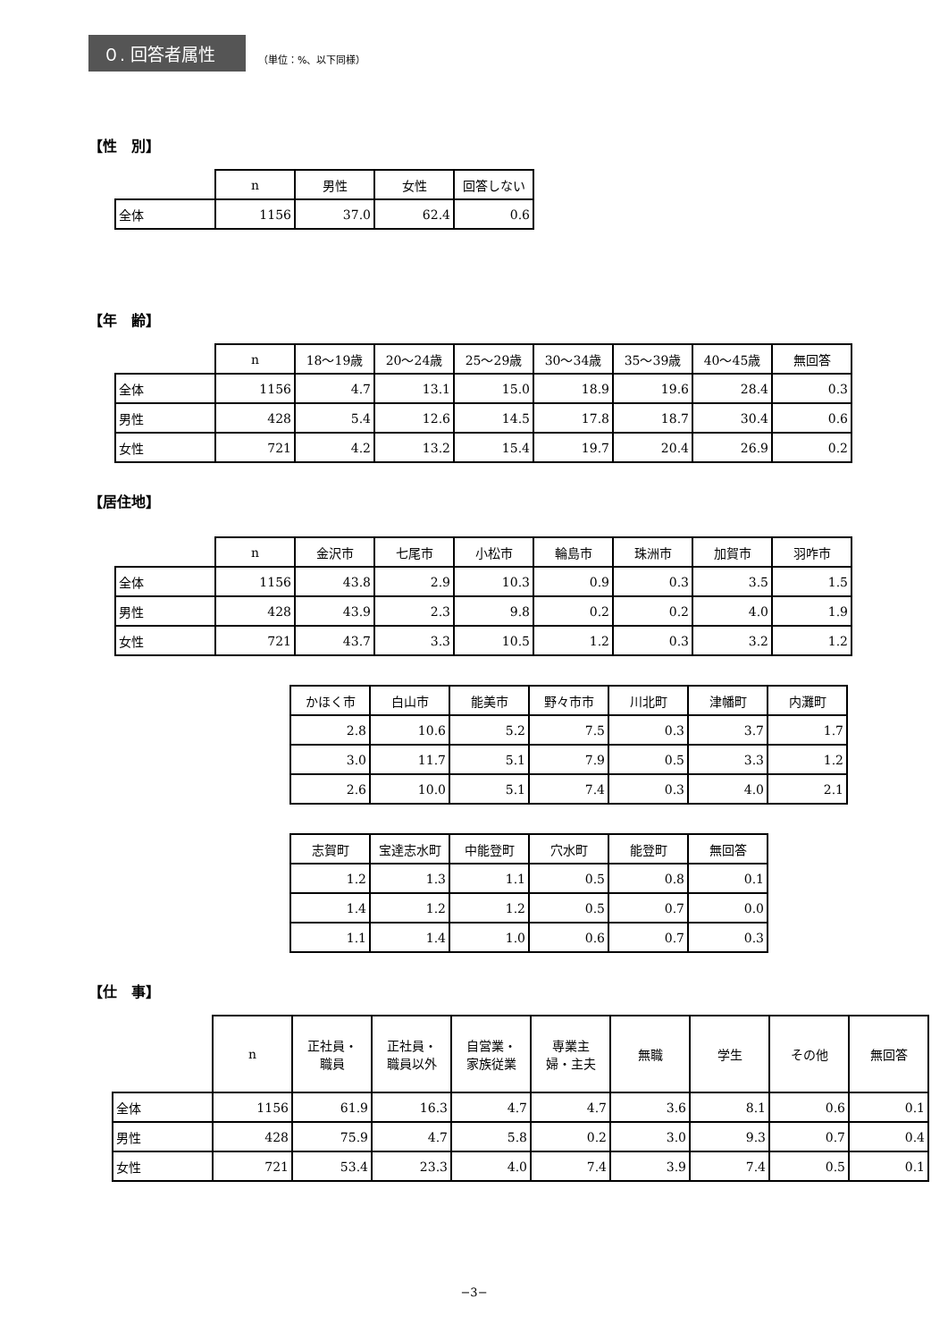０. 回答者属性
（単位：%、以下同様）
【性　別】
| | n | 男性 | 女性 | 回答しない |
| --- | --- | --- | --- | --- |
| 全体 | 1156 | 37.0 | 62.4 | 0.6 |
【年　齢】
| | n | 18～19歳 | 20～24歳 | 25～29歳 | 30～34歳 | 35～39歳 | 40～45歳 | 無回答 |
| --- | --- | --- | --- | --- | --- | --- | --- | --- |
| 全体 | 1156 | 4.7 | 13.1 | 15.0 | 18.9 | 19.6 | 28.4 | 0.3 |
| 男性 | 428 | 5.4 | 12.6 | 14.5 | 17.8 | 18.7 | 30.4 | 0.6 |
| 女性 | 721 | 4.2 | 13.2 | 15.4 | 19.7 | 20.4 | 26.9 | 0.2 |
【居住地】
| | n | 金沢市 | 七尾市 | 小松市 | 輪島市 | 珠洲市 | 加賀市 | 羽咋市 |
| --- | --- | --- | --- | --- | --- | --- | --- | --- |
| 全体 | 1156 | 43.8 | 2.9 | 10.3 | 0.9 | 0.3 | 3.5 | 1.5 |
| 男性 | 428 | 43.9 | 2.3 | 9.8 | 0.2 | 0.2 | 4.0 | 1.9 |
| 女性 | 721 | 43.7 | 3.3 | 10.5 | 1.2 | 0.3 | 3.2 | 1.2 |
| かほく市 | 白山市 | 能美市 | 野々市市 | 川北町 | 津幡町 | 内灘町 |
| --- | --- | --- | --- | --- | --- | --- |
| 2.8 | 10.6 | 5.2 | 7.5 | 0.3 | 3.7 | 1.7 |
| 3.0 | 11.7 | 5.1 | 7.9 | 0.5 | 3.3 | 1.2 |
| 2.6 | 10.0 | 5.1 | 7.4 | 0.3 | 4.0 | 2.1 |
| 志賀町 | 宝達志水町 | 中能登町 | 穴水町 | 能登町 | 無回答 |
| --- | --- | --- | --- | --- | --- |
| 1.2 | 1.3 | 1.1 | 0.5 | 0.8 | 0.1 |
| 1.4 | 1.2 | 1.2 | 0.5 | 0.7 | 0.0 |
| 1.1 | 1.4 | 1.0 | 0.6 | 0.7 | 0.3 |
【仕　事】
| | n | 正社員・ 職員 | 正社員・ 職員以外 | 自営業・ 家族従業 | 専業主 婦・主夫 | 無職 | 学生 | その他 | 無回答 |
| --- | --- | --- | --- | --- | --- | --- | --- | --- | --- |
| 全体 | 1156 | 61.9 | 16.3 | 4.7 | 4.7 | 3.6 | 8.1 | 0.6 | 0.1 |
| 男性 | 428 | 75.9 | 4.7 | 5.8 | 0.2 | 3.0 | 9.3 | 0.7 | 0.4 |
| 女性 | 721 | 53.4 | 23.3 | 4.0 | 7.4 | 3.9 | 7.4 | 0.5 | 0.1 |
−3−